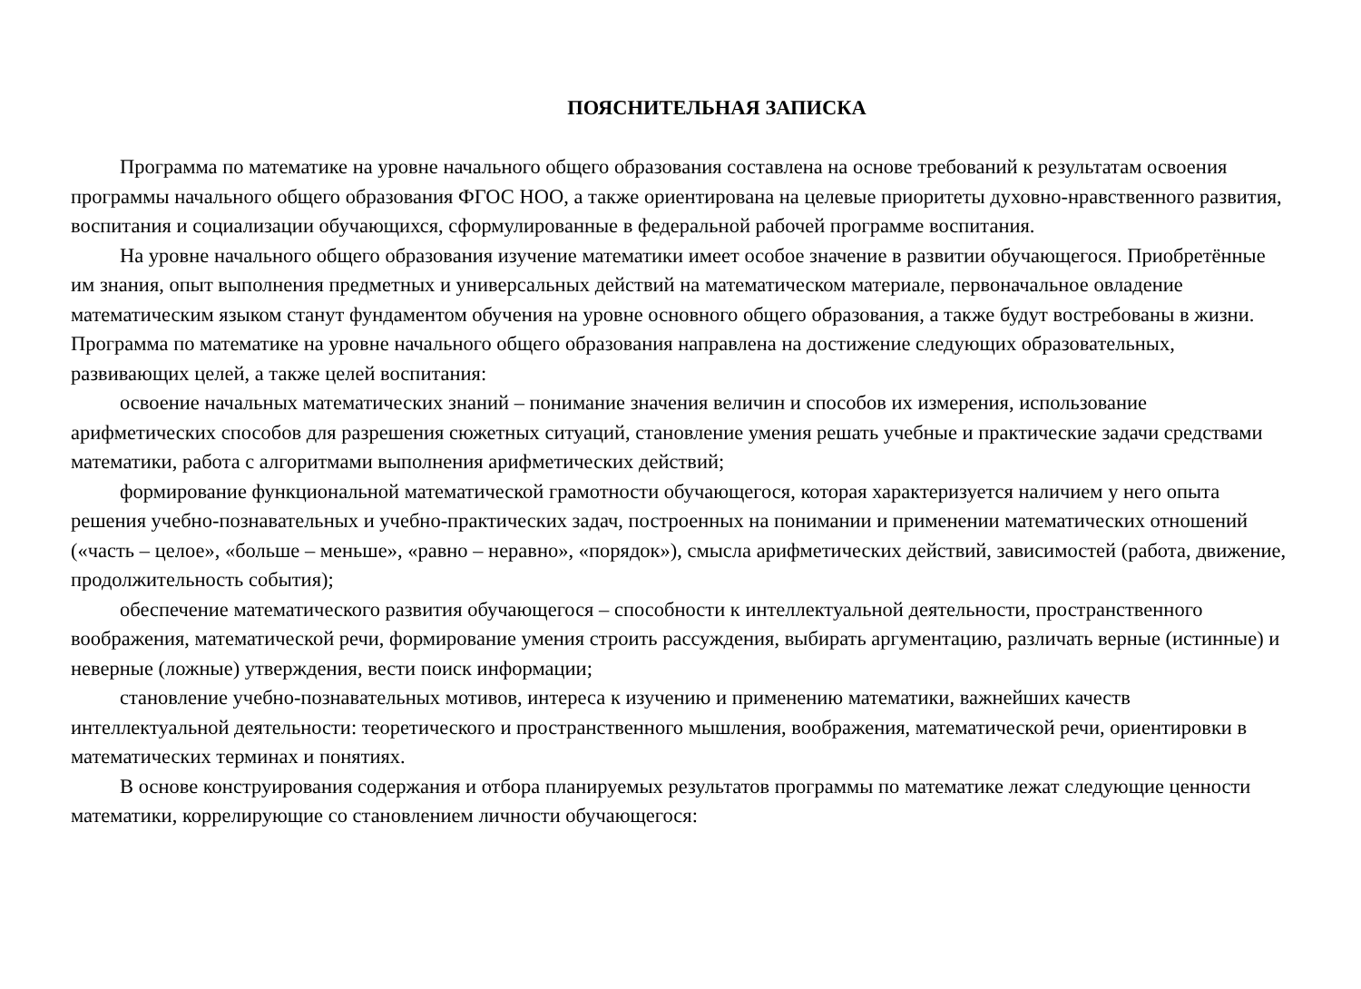ПОЯСНИТЕЛЬНАЯ ЗАПИСКА
Программа по математике на уровне начального общего образования составлена на основе требований к результатам освоения программы начального общего образования ФГОС НОО, а также ориентирована на целевые приоритеты духовно-нравственного развития, воспитания и социализации обучающихся, сформулированные в федеральной рабочей программе воспитания.
На уровне начального общего образования изучение математики имеет особое значение в развитии обучающегося. Приобретённые им знания, опыт выполнения предметных и универсальных действий на математическом материале, первоначальное овладение математическим языком станут фундаментом обучения на уровне основного общего образования, а также будут востребованы в жизни. Программа по математике на уровне начального общего образования направлена на достижение следующих образовательных, развивающих целей, а также целей воспитания:
освоение начальных математических знаний – понимание значения величин и способов их измерения, использование арифметических способов для разрешения сюжетных ситуаций, становление умения решать учебные и практические задачи средствами математики, работа с алгоритмами выполнения арифметических действий;
формирование функциональной математической грамотности обучающегося, которая характеризуется наличием у него опыта решения учебно-познавательных и учебно-практических задач, построенных на понимании и применении математических отношений («часть – целое», «больше – меньше», «равно – неравно», «порядок»), смысла арифметических действий, зависимостей (работа, движение, продолжительность события);
обеспечение математического развития обучающегося – способности к интеллектуальной деятельности, пространственного воображения, математической речи, формирование умения строить рассуждения, выбирать аргументацию, различать верные (истинные) и неверные (ложные) утверждения, вести поиск информации;
становление учебно-познавательных мотивов, интереса к изучению и применению математики, важнейших качеств интеллектуальной деятельности: теоретического и пространственного мышления, воображения, математической речи, ориентировки в математических терминах и понятиях.
В основе конструирования содержания и отбора планируемых результатов программы по математике лежат следующие ценности математики, коррелирующие со становлением личности обучающегося: